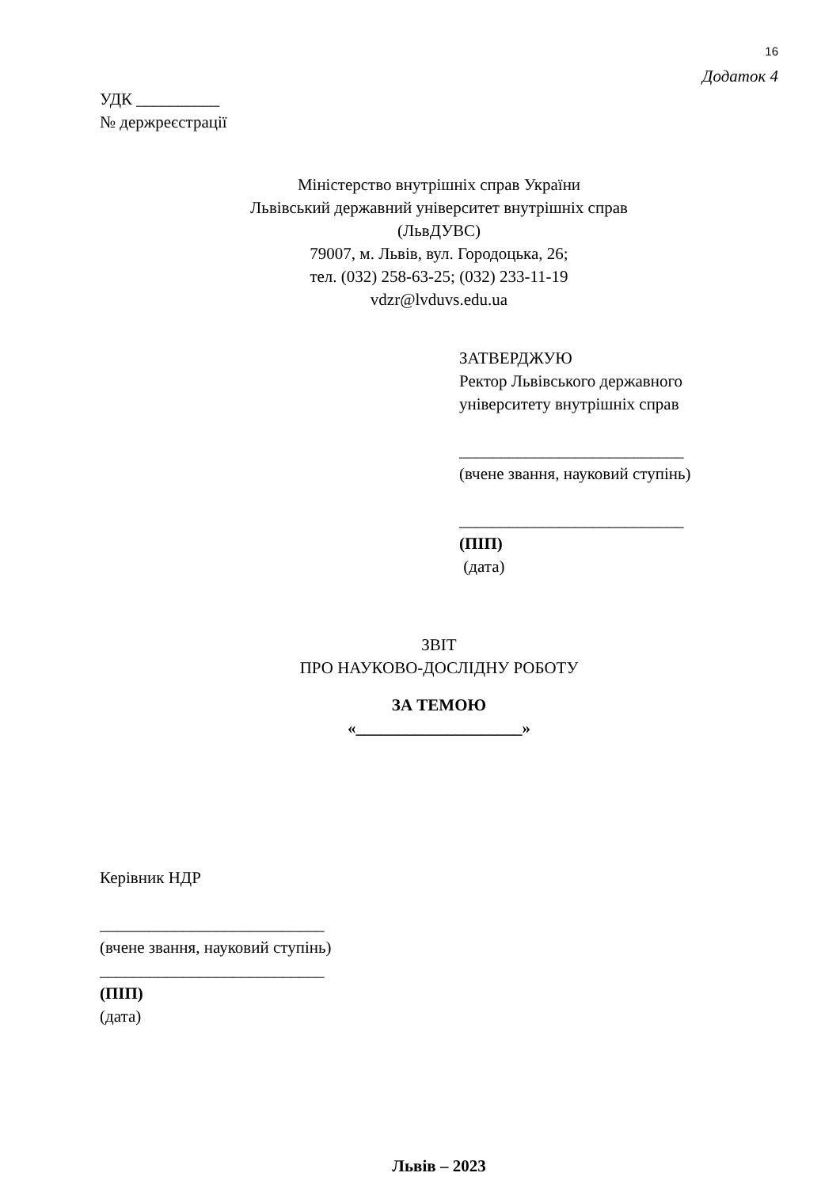16
Додаток 4
УДК __________
№ держреєстрації
Міністерство внутрішніх справ України
Львівський державний університет внутрішніх справ
(ЛьвДУВС)
79007, м. Львів, вул. Городоцька, 26;
тел. (032) 258-63-25; (032) 233-11-19
vdzr@lvduvs.edu.ua
ЗАТВЕРДЖУЮ
Ректор Львівського державного
університету внутрішніх справ
___________________________
(вчене звання, науковий ступінь)
___________________________
(ПІП)
(дата)
ЗВІТ
ПРО НАУКОВО-ДОСЛІДНУ РОБОТУ
ЗА ТЕМОЮ
«____________________»
Керівник НДР
___________________________
(вчене звання, науковий ступінь)
___________________________
(ПІП)
(дата)
Львів – 2023